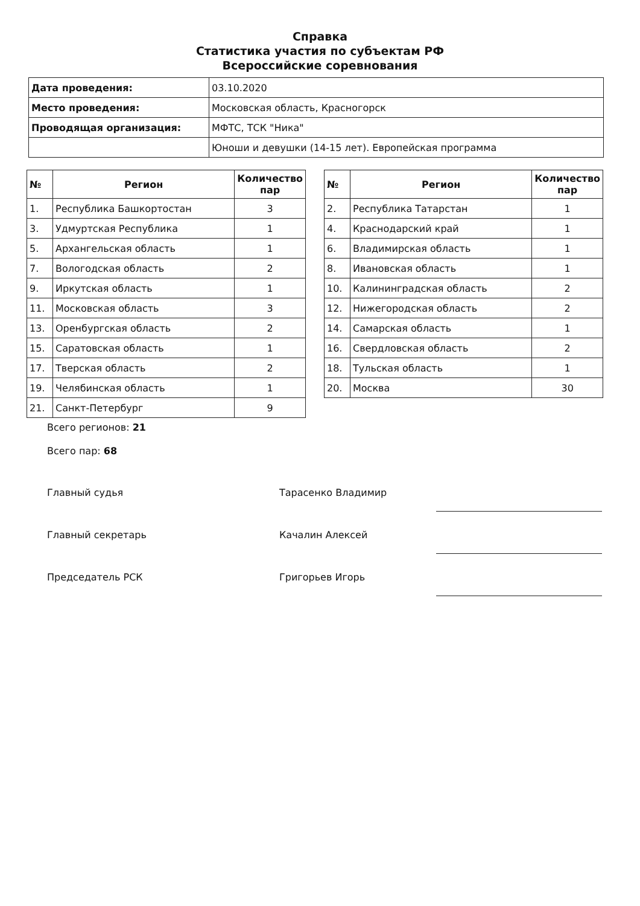Справка
Статистика участия по субъектам РФ
Всероссийские соревнования
| Дата проведения: | 03.10.2020 |
| Место проведения: | Московская область, Красногорск |
| Проводящая организация: | МФТС, ТСК "Ника" |
| | Юноши и девушки (14-15 лет). Европейская программа |
| № | Регион | Количество пар |
| --- | --- | --- |
| 1. | Республика Башкортостан | 3 |
| 3. | Удмуртская Республика | 1 |
| 5. | Архангельская область | 1 |
| 7. | Вологодская область | 2 |
| 9. | Иркутская область | 1 |
| 11. | Московская область | 3 |
| 13. | Оренбургская область | 2 |
| 15. | Саратовская область | 1 |
| 17. | Тверская область | 2 |
| 19. | Челябинская область | 1 |
| 21. | Санкт-Петербург | 9 |
| № | Регион | Количество пар |
| --- | --- | --- |
| 2. | Республика Татарстан | 1 |
| 4. | Краснодарский край | 1 |
| 6. | Владимирская область | 1 |
| 8. | Ивановская область | 1 |
| 10. | Калининградская область | 2 |
| 12. | Нижегородская область | 2 |
| 14. | Самарская область | 1 |
| 16. | Свердловская область | 2 |
| 18. | Тульская область | 1 |
| 20. | Москва | 30 |
Всего регионов: 21
Всего пар: 68
Главный судья Тарасенко Владимир
Главный секретарь Качалин Алексей
Председатель РСК Григорьев Игорь